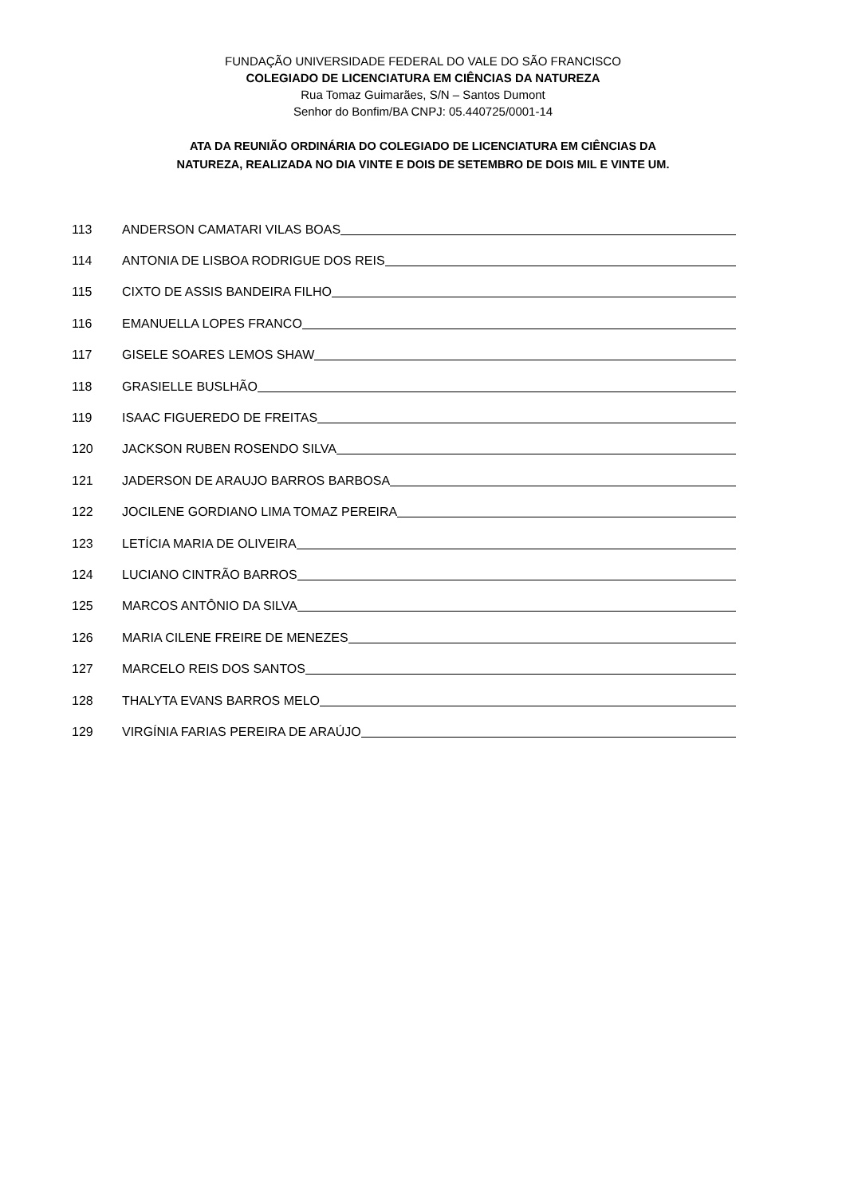FUNDAÇÃO UNIVERSIDADE FEDERAL DO VALE DO SÃO FRANCISCO
COLEGIADO DE LICENCIATURA EM CIÊNCIAS DA NATUREZA
Rua Tomaz Guimarães, S/N – Santos Dumont
Senhor do Bonfim/BA CNPJ: 05.440725/0001-14
ATA DA REUNIÃO ORDINÁRIA DO COLEGIADO DE LICENCIATURA EM CIÊNCIAS DA
NATUREZA, REALIZADA NO DIA VINTE E DOIS DE SETEMBRO DE DOIS MIL E VINTE UM.
113 ANDERSON CAMATARI VILAS BOAS
114 ANTONIA DE LISBOA RODRIGUE DOS REIS
115 CIXTO DE ASSIS BANDEIRA FILHO
116 EMANUELLA LOPES FRANCO
117 GISELE SOARES LEMOS SHAW
118 GRASIELLE BUSLHÃO
119 ISAAC FIGUEREDO DE FREITAS
120 JACKSON RUBEN ROSENDO SILVA
121 JADERSON DE ARAUJO BARROS BARBOSA
122 JOCILENE GORDIANO LIMA TOMAZ PEREIRA
123 LETÍCIA MARIA DE OLIVEIRA
124 LUCIANO CINTRÃO BARROS
125 MARCOS ANTÔNIO DA SILVA
126 MARIA CILENE FREIRE DE MENEZES
127 MARCELO REIS DOS SANTOS
128 THALYTA EVANS BARROS MELO
129 VIRGÍNIA FARIAS PEREIRA DE ARAÚJO